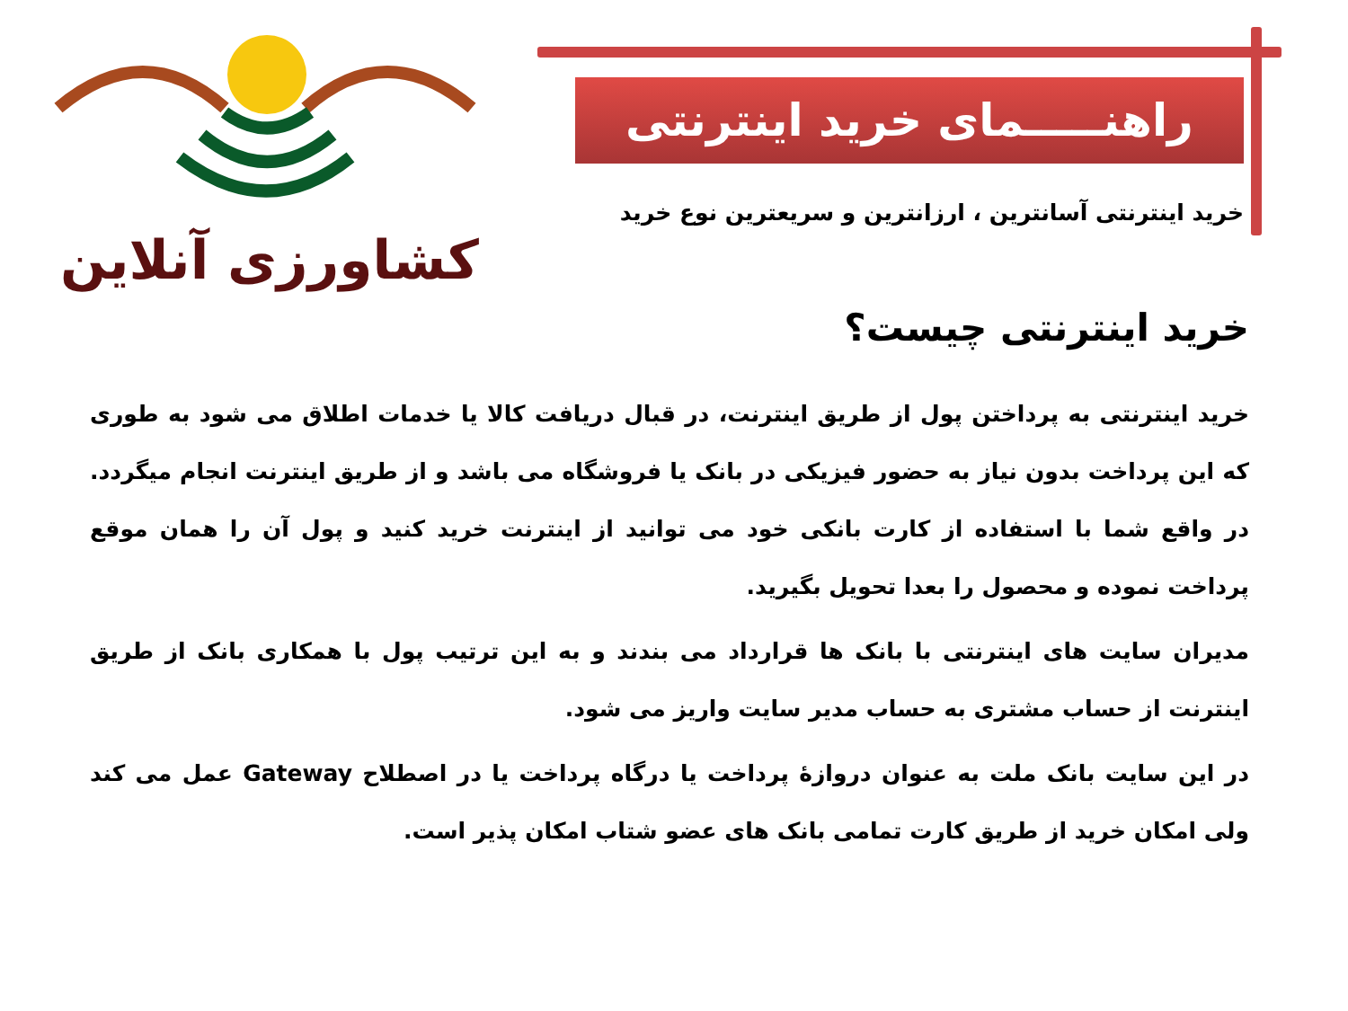کشاورزی آنلاین
راهنـــــمای خرید اینترنتی
خرید اینترنتی آسانترین ، ارزانترین و سریعترین نوع خرید
خرید اینترنتی چیست؟
خرید اینترنتی به پرداختن پول از طریق اینترنت، در قبال دریافت کالا یا خدمات اطلاق می شود به طوری که این پرداخت بدون نیاز به حضور فیزیکی در بانک یا فروشگاه می باشد و از طریق اینترنت انجام میگردد. در واقع شما با استفاده از کارت بانکی خود می توانید از اینترنت خرید کنید و پول آن را همان موقع پرداخت نموده و محصول را بعدا تحویل بگیرید.
مدیران سایت های اینترنتی با بانک ها قرارداد می بندند و به این ترتیب پول با همکاری بانک از طریق اینترنت از حساب مشتری به حساب مدیر سایت واریز می شود.
در این سایت بانک ملت به عنوان دروازۀ پرداخت یا درگاه پرداخت یا در اصطلاح Gateway عمل می کند ولی امکان خرید از طریق کارت تمامی بانک های عضو شتاب امکان پذیر است.